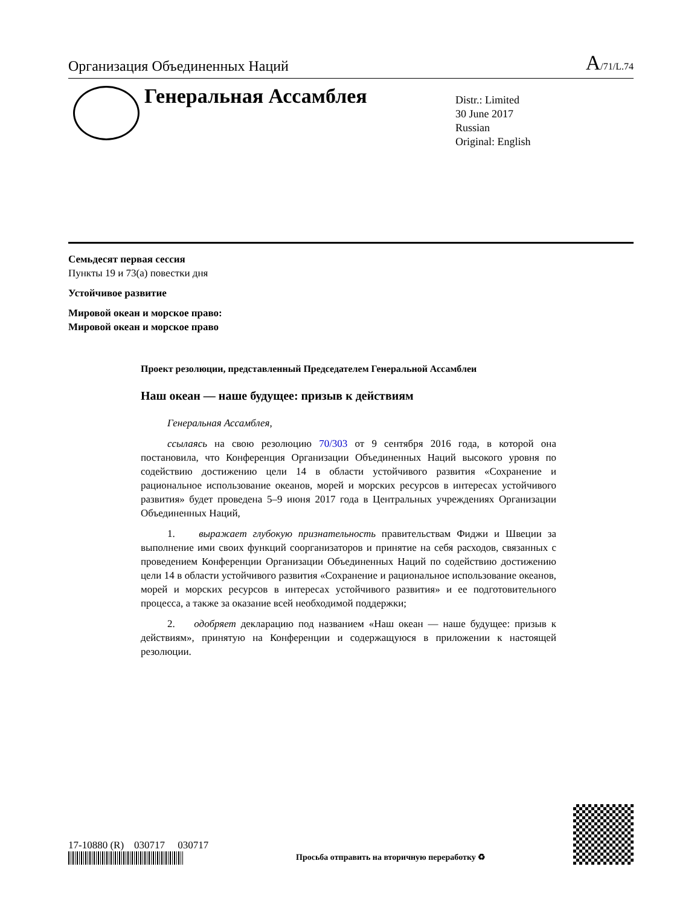Организация Объединенных Наций A/71/L.74
Генеральная Ассамблея
Distr.: Limited
30 June 2017
Russian
Original: English
Семьдесят первая сессия
Пункты 19 и 73(a) повестки дня
Устойчивое развитие
Мировой океан и морское право:
Мировой океан и морское право
Проект резолюции, представленный Председателем Генеральной Ассамблеи
Наш океан — наше будущее: призыв к действиям
Генеральная Ассамблея,
ссылаясь на свою резолюцию 70/303 от 9 сентября 2016 года, в которой она постановила, что Конференция Организации Объединенных Наций высокого уровня по содействию достижению цели 14 в области устойчивого развития «Сохранение и рациональное использование океанов, морей и морских ресурсов в интересах устойчивого развития» будет проведена 5–9 июня 2017 года в Центральных учреждениях Организации Объединенных Наций,
1. выражает глубокую признательность правительствам Фиджи и Швеции за выполнение ими своих функций соорганизаторов и принятие на себя расходов, связанных с проведением Конференции Организации Объединенных Наций по содействию достижению цели 14 в области устойчивого развития «Сохранение и рациональное использование океанов, морей и морских ресурсов в интересах устойчивого развития» и ее подготовительного процесса, а также за оказание всей необходимой поддержки;
2. одобряет декларацию под названием «Наш океан — наше будущее: призыв к действиям», принятую на Конференции и содержащуюся в приложении к настоящей резолюции.
17-10880 (R) 030717 030717
Просьба отправить на вторичную переработку ♻